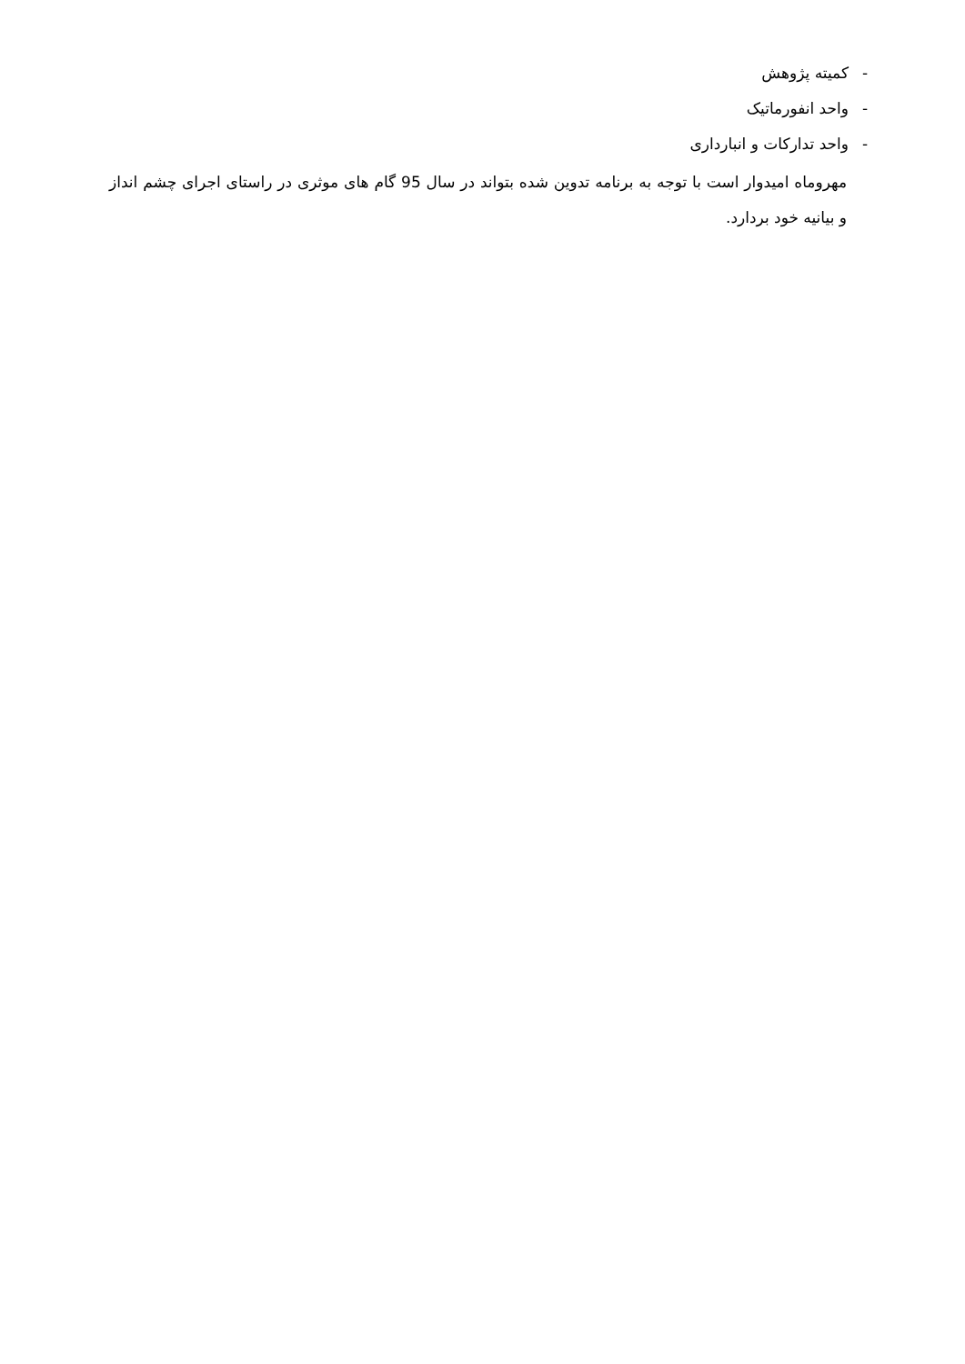- کمیته پژوهش
- واحد انفورماتیک
- واحد تدارکات و انبارداری
مهروماه امیدوار است با توجه به برنامه تدوین شده بتواند در سال 95 گام های موثری در راستای اجرای چشم انداز و بیانیه خود بردارد.